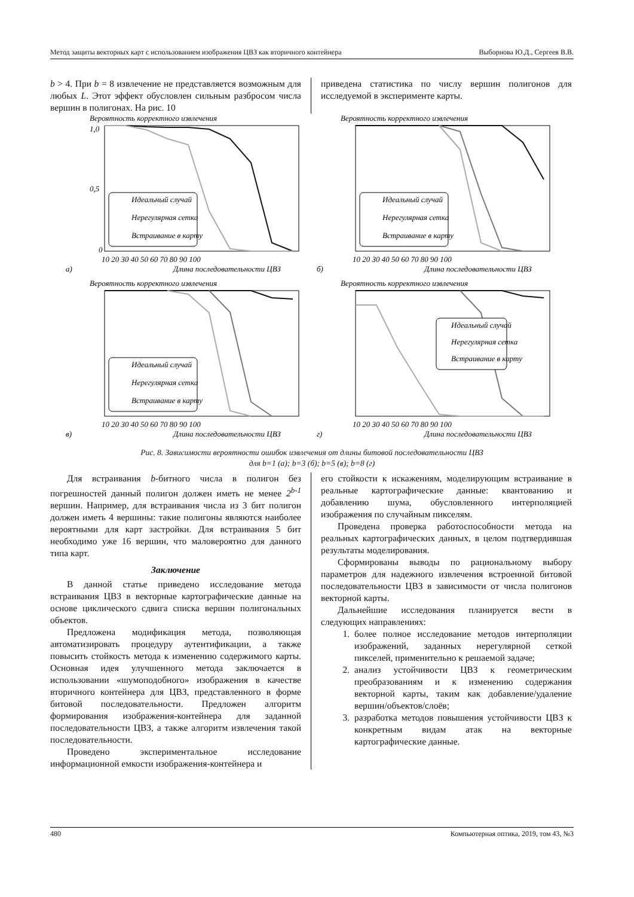Метод защиты векторных карт с использованием изображения ЦВЗ как вторичного контейнера Выборнова Ю.Д., Сергеев В.В.
b > 4. При b = 8 извлечение не представляется возможным для любых L. Этот эффект обусловлен сильным разбросом числа вершин в полигонах. На рис. 10
приведена статистика по числу вершин полигонов для исследуемой в эксперименте карты.
Вероятность корректного извлечения
1,0
0,5
0
10 20 30 40 50 60 70 80 90 100
а)
Длина последовательности ЦВЗ
Идеальный случай
Нерегулярная сетка
Встраивание в карту
Вероятность корректного извлечения
10 20 30 40 50 60 70 80 90 100
б)
Длина последовательности ЦВЗ
Идеальный случай
Нерегулярная сетка
Встраивание в карту
Вероятность корректного извлечения
10 20 30 40 50 60 70 80 90 100
в)
Длина последовательности ЦВЗ
Идеальный случай
Нерегулярная сетка
Встраивание в карту
Вероятность корректного извлечения
10 20 30 40 50 60 70 80 90 100
г)
Длина последовательности ЦВЗ
Идеальный случай
Нерегулярная сетка
Встраивание в карту
Рис. 8. Зависимости вероятности ошибок извлечения от длины битовой последовательности ЦВЗ
для b=1 (а); b=3 (б); b=5 (в); b=8 (г)
Для встраивания b-битного числа в полигон без погрешностей данный полигон должен иметь не менее 2<sup>b-1</sup> вершин. Например, для встраивания числа из 3 бит полигон должен иметь 4 вершины: такие полигоны являются наиболее вероятными для карт застройки. Для встраивания 5 бит необходимо уже 16 вершин, что маловероятно для данного типа карт.
Заключение
В данной статье приведено исследование метода встраивания ЦВЗ в векторные картографические данные на основе циклического сдвига списка вершин полигональных объектов.
Предложена модификация метода, позволяющая автоматизировать процедуру аутентификации, а также повысить стойкость метода к изменению содержимого карты. Основная идея улучшенного метода заключается в использовании «шумоподобного» изображения в качестве вторичного контейнера для ЦВЗ, представленного в форме битовой последовательности. Предложен алгоритм формирования изображения-контейнера для заданной последовательности ЦВЗ, а также алгоритм извлечения такой последовательности.
Проведено экспериментальное исследование информационной емкости изображения-контейнера и
его стойкости к искажениям, моделирующим встраивание в реальные картографические данные: квантованию и добавлению шума, обусловленного интерполяцией изображения по случайным пикселям.
Проведена проверка работоспособности метода на реальных картографических данных, в целом подтвердившая результаты моделирования.
Сформированы выводы по рациональному выбору параметров для надежного извлечения встроенной битовой последовательности ЦВЗ в зависимости от числа полигонов векторной карты.
Дальнейшие исследования планируется вести в следующих направлениях:
1. более полное исследование методов интерполяции изображений, заданных нерегулярной сеткой пикселей, применительно к решаемой задаче;
2. анализ устойчивости ЦВЗ к геометрическим преобразованиям и к изменению содержания векторной карты, таким как добавление/удаление вершин/объектов/слоёв;
3. разработка методов повышения устойчивости ЦВЗ к конкретным видам атак на векторные картографические данные.
480 Компьютерная оптика, 2019, том 43, №3